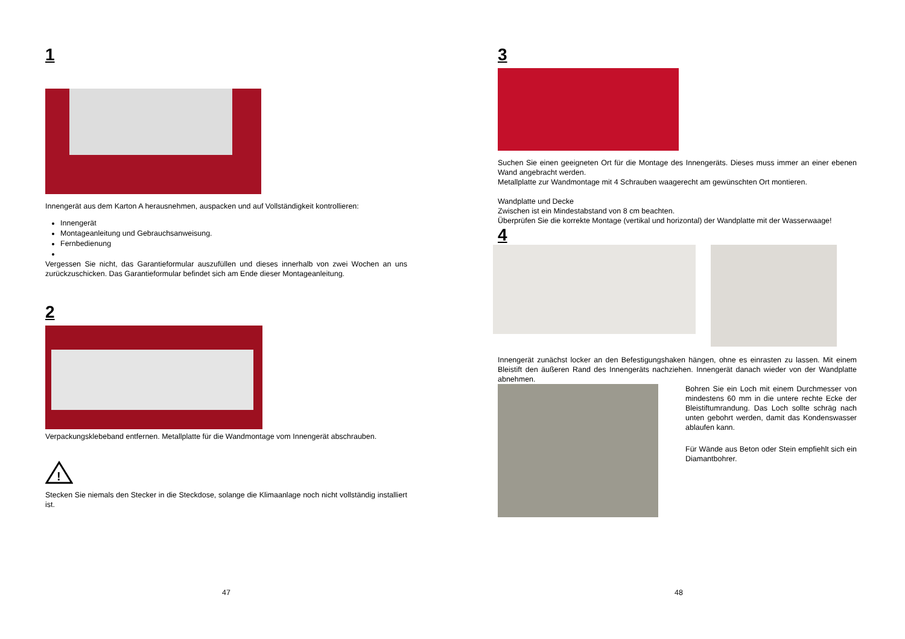1
Innengerät aus dem Karton A herausnehmen, auspacken und auf Vollständigkeit kontrollieren:
Innengerät
Montageanleitung und Gebrauchsanweisung.
Fernbedienung
Vergessen Sie nicht, das Garantieformular auszufüllen und dieses innerhalb von zwei Wochen an uns zurückzuschicken. Das Garantieformular befindet sich am Ende dieser Montageanleitung.
2
Verpackungsklebeband entfernen. Metallplatte für die Wandmontage vom Innengerät abschrauben.
!
Stecken Sie niemals den Stecker in die Steckdose, solange die Klimaanlage noch nicht vollständig installiert ist.
47
3
Suchen Sie einen geeigneten Ort für die Montage des Innengeräts. Dieses muss immer an einer ebenen Wand angebracht werden.
Metallplatte zur Wandmontage mit 4 Schrauben waagerecht am gewünschten Ort montieren.
Wandplatte und Decke
Zwischen ist ein Mindestabstand von 8 cm beachten.
Überprüfen Sie die korrekte Montage (vertikal und horizontal) der Wandplatte mit der Wasserwaage!
4
Innengerät zunächst locker an den Befestigungshaken hängen, ohne es einrasten zu lassen. Mit einem Bleistift den äußeren Rand des Innengeräts nachziehen. Innengerät danach wieder von der Wandplatte abnehmen.
Bohren Sie ein Loch mit einem Durchmesser von mindestens 60 mm in die untere rechte Ecke der Bleistiftumrandung. Das Loch sollte schräg nach unten gebohrt werden, damit das Kondenswasser ablaufen kann.
Für Wände aus Beton oder Stein empfiehlt sich ein Diamantbohrer.
48